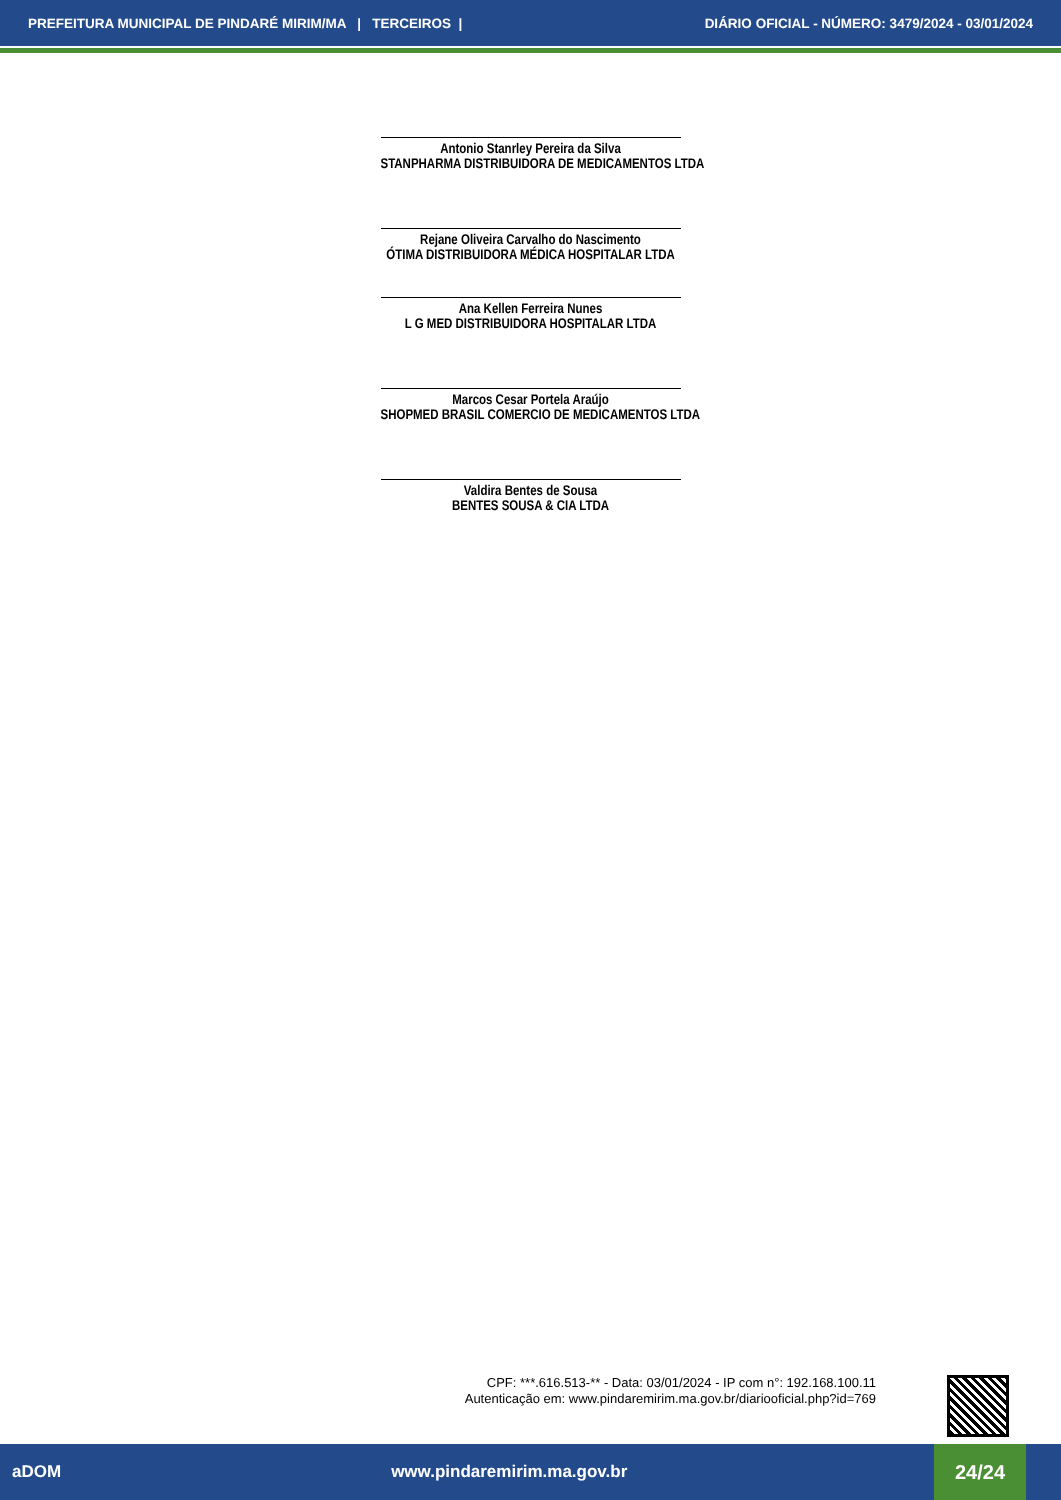PREFEITURA MUNICIPAL DE PINDARÉ MIRIM/MA | TERCEIROS | DIÁRIO OFICIAL - NÚMERO: 3479/2024 - 03/01/2024
Antonio Stanrley Pereira da Silva
STANPHARMA DISTRIBUIDORA DE MEDICAMENTOS LTDA
Rejane Oliveira Carvalho do Nascimento
ÓTIMA DISTRIBUIDORA MÉDICA HOSPITALAR LTDA
Ana Kellen Ferreira Nunes
L G MED DISTRIBUIDORA HOSPITALAR LTDA
Marcos Cesar Portela Araújo
SHOPMED BRASIL COMERCIO DE MEDICAMENTOS LTDA
Valdira Bentes de Sousa
BENTES SOUSA & CIA LTDA
CPF: ***.616.513-** - Data: 03/01/2024 - IP com n°: 192.168.100.11
Autenticação em: www.pindaremirim.ma.gov.br/diariooficial.php?id=769
aDOM www.pindaremirim.ma.gov.br
24/24